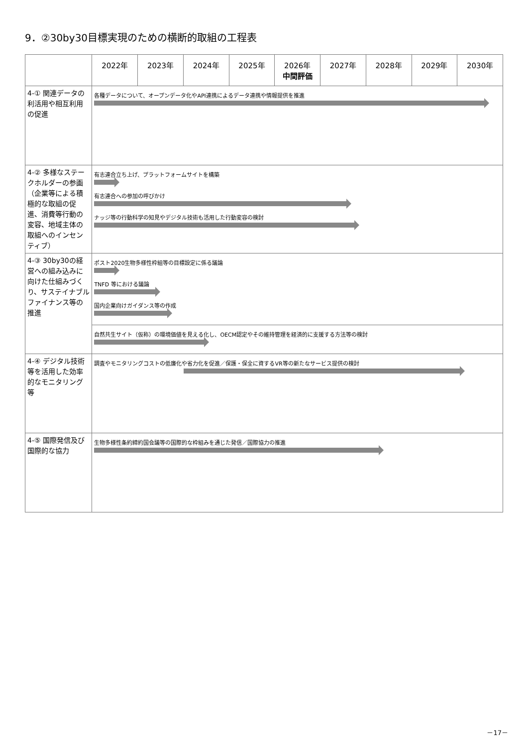9．②30by30目標実現のための横断的取組の工程表
| | 2022年 | 2023年 | 2024年 | 2025年 | 2026年 中間評価 | 2027年 | 2028年 | 2029年 | 2030年 |
| --- | --- | --- | --- | --- | --- | --- | --- | --- | --- |
| 4-① 関連データの利活用や相互利用の促進 | 各種データについて、オープンデータ化やAPI連携によるデータ連携や情報提供を推進 | | | | | | | | |
| 4-② 多様なステークホルダーの参画（企業等による積極的な取組の促進、消費等行動の変容、地域主体の取組へのインセンティブ） | 有志連合立ち上げ、プラットフォームサイトを構築 有志連合への参加の呼びかけ ナッジ等の行動科学の知見やデジタル技術も活用した行動変容の検討 | | | | | | | | |
| 4-③ 30by30の経営への組み込みに向けた仕組みづくり、サステイナブルファイナンス等の推進 | ポスト2020生物多様性枠組等の目標設定に係る議論 TNFD 等における議論 国内企業向けガイダンス等の作成 | | | | | | | | |
| | 自然共生サイト（仮称）の環境価値を見える化し、OECM認定やその維持管理を経済的に支援する方法等の検討 | | | | | | | | |
| 4-④ デジタル技術等を活用した効率的なモニタリング等 | 調査やモニタリングコストの低廉化や省力化を促進／保護・保全に資するVR等の新たなサービス提供の検討 | | | | | | | | |
| 4-⑤ 国際発信及び国際的な協力 | 生物多様性条約締約国会議等の国際的な枠組みを通じた発信／国際協力の推進 | | | | | | | | |
－17－